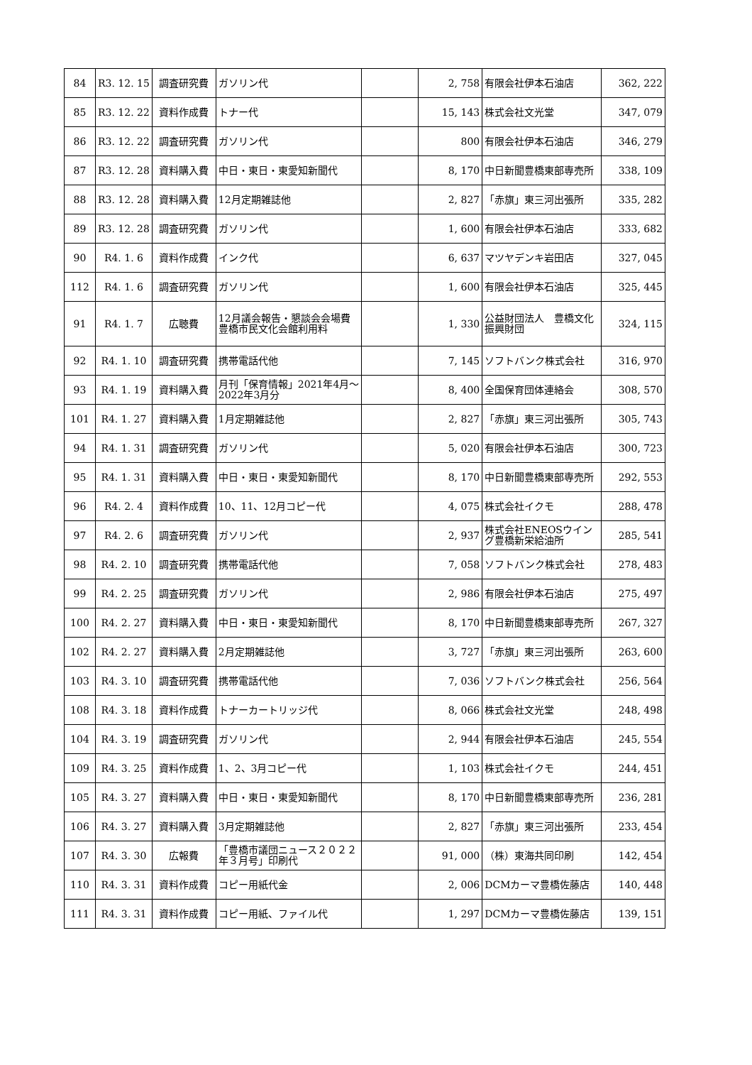| 84 | R3. 12. 15 | 調査研究費 | ガソリン代 | | 2, 758 | 有限会社伊本石油店 | 362, 222 |
| 85 | R3. 12. 22 | 資料作成費 | トナー代 | | 15, 143 | 株式会社文光堂 | 347, 079 |
| 86 | R3. 12. 22 | 調査研究費 | ガソリン代 | | 800 | 有限会社伊本石油店 | 346, 279 |
| 87 | R3. 12. 28 | 資料購入費 | 中日・東日・東愛知新聞代 | | 8, 170 | 中日新聞豊橋東部専売所 | 338, 109 |
| 88 | R3. 12. 28 | 資料購入費 | 12月定期雑誌他 | | 2, 827 | 「赤旗」東三河出張所 | 335, 282 |
| 89 | R3. 12. 28 | 調査研究費 | ガソリン代 | | 1, 600 | 有限会社伊本石油店 | 333, 682 |
| 90 | R4. 1. 6 | 資料作成費 | インク代 | | 6, 637 | マツヤデンキ岩田店 | 327, 045 |
| 112 | R4. 1. 6 | 調査研究費 | ガソリン代 | | 1, 600 | 有限会社伊本石油店 | 325, 445 |
| 91 | R4. 1. 7 | 広聴費 | 12月議会報告・懇談会会場費 豊橋市民文化会館利用料 | | 1, 330 | 公益財団法人 豊橋文化振興財団 | 324, 115 |
| 92 | R4. 1. 10 | 調査研究費 | 携帯電話代他 | | 7, 145 | ソフトバンク株式会社 | 316, 970 |
| 93 | R4. 1. 19 | 資料購入費 | 月刊「保育情報」2021年4月～2022年3月分 | | 8, 400 | 全国保育団体連絡会 | 308, 570 |
| 101 | R4. 1. 27 | 資料購入費 | 1月定期雑誌他 | | 2, 827 | 「赤旗」東三河出張所 | 305, 743 |
| 94 | R4. 1. 31 | 調査研究費 | ガソリン代 | | 5, 020 | 有限会社伊本石油店 | 300, 723 |
| 95 | R4. 1. 31 | 資料購入費 | 中日・東日・東愛知新聞代 | | 8, 170 | 中日新聞豊橋東部専売所 | 292, 553 |
| 96 | R4. 2. 4 | 資料作成費 | 10、11、12月コピー代 | | 4, 075 | 株式会社イクモ | 288, 478 |
| 97 | R4. 2. 6 | 調査研究費 | ガソリン代 | | 2, 937 | 株式会社ENEOSウイング豊橋新栄給油所 | 285, 541 |
| 98 | R4. 2. 10 | 調査研究費 | 携帯電話代他 | | 7, 058 | ソフトバンク株式会社 | 278, 483 |
| 99 | R4. 2. 25 | 調査研究費 | ガソリン代 | | 2, 986 | 有限会社伊本石油店 | 275, 497 |
| 100 | R4. 2. 27 | 資料購入費 | 中日・東日・東愛知新聞代 | | 8, 170 | 中日新聞豊橋東部専売所 | 267, 327 |
| 102 | R4. 2. 27 | 資料購入費 | 2月定期雑誌他 | | 3, 727 | 「赤旗」東三河出張所 | 263, 600 |
| 103 | R4. 3. 10 | 調査研究費 | 携帯電話代他 | | 7, 036 | ソフトバンク株式会社 | 256, 564 |
| 108 | R4. 3. 18 | 資料作成費 | トナーカートリッジ代 | | 8, 066 | 株式会社文光堂 | 248, 498 |
| 104 | R4. 3. 19 | 調査研究費 | ガソリン代 | | 2, 944 | 有限会社伊本石油店 | 245, 554 |
| 109 | R4. 3. 25 | 資料作成費 | 1、2、3月コピー代 | | 1, 103 | 株式会社イクモ | 244, 451 |
| 105 | R4. 3. 27 | 資料購入費 | 中日・東日・東愛知新聞代 | | 8, 170 | 中日新聞豊橋東部専売所 | 236, 281 |
| 106 | R4. 3. 27 | 資料購入費 | 3月定期雑誌他 | | 2, 827 | 「赤旗」東三河出張所 | 233, 454 |
| 107 | R4. 3. 30 | 広報費 | 「豊橋市議団ニュース２０２２年３月号」印刷代 | | 91, 000 | （株）東海共同印刷 | 142, 454 |
| 110 | R4. 3. 31 | 資料作成費 | コピー用紙代金 | | 2, 006 | DCMカーマ豊橋佐藤店 | 140, 448 |
| 111 | R4. 3. 31 | 資料作成費 | コピー用紙、ファイル代 | | 1, 297 | DCMカーマ豊橋佐藤店 | 139, 151 |